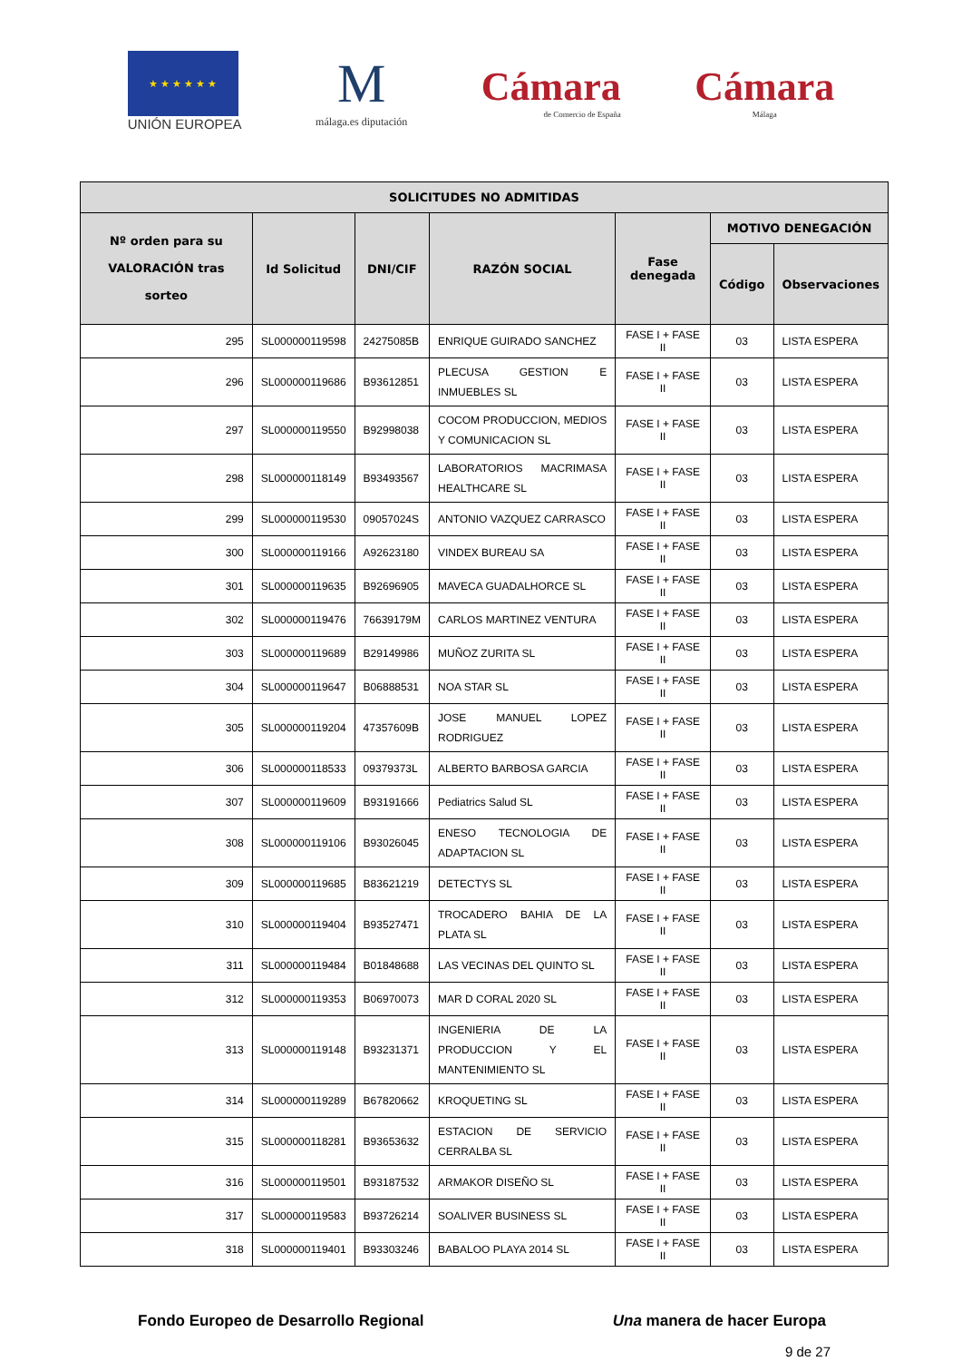★ ★ ★ ★ ★ ★
UNIÓN EUROPEA
M
málaga.es diputación
Cámara
de Comercio de España
Cámara
Málaga
| SOLICITUDES NO ADMITIDAS | | | | | | |
| --- | --- | --- | --- | --- | --- | --- |
| Nº orden para su VALORACIÓN tras sorteo | Id Solicitud | DNI/CIF | RAZÓN SOCIAL | Fase denegada | MOTIVO DENEGACIÓN | |
| | | | | | Código | Observaciones |
| 295 | SL000000119598 | 24275085B | ENRIQUE GUIRADO SANCHEZ | FASE I + FASE II | 03 | LISTA ESPERA |
| 296 | SL000000119686 | B93612851 | PLECUSA GESTION E INMUEBLES SL | FASE I + FASE II | 03 | LISTA ESPERA |
| 297 | SL000000119550 | B92998038 | COCOM PRODUCCION, MEDIOS Y COMUNICACION SL | FASE I + FASE II | 03 | LISTA ESPERA |
| 298 | SL000000118149 | B93493567 | LABORATORIOS MACRIMASA HEALTHCARE SL | FASE I + FASE II | 03 | LISTA ESPERA |
| 299 | SL000000119530 | 09057024S | ANTONIO VAZQUEZ CARRASCO | FASE I + FASE II | 03 | LISTA ESPERA |
| 300 | SL000000119166 | A92623180 | VINDEX BUREAU SA | FASE I + FASE II | 03 | LISTA ESPERA |
| 301 | SL000000119635 | B92696905 | MAVECA GUADALHORCE SL | FASE I + FASE II | 03 | LISTA ESPERA |
| 302 | SL000000119476 | 76639179M | CARLOS MARTINEZ VENTURA | FASE I + FASE II | 03 | LISTA ESPERA |
| 303 | SL000000119689 | B29149986 | MUÑOZ ZURITA SL | FASE I + FASE II | 03 | LISTA ESPERA |
| 304 | SL000000119647 | B06888531 | NOA STAR SL | FASE I + FASE II | 03 | LISTA ESPERA |
| 305 | SL000000119204 | 47357609B | JOSE MANUEL LOPEZ RODRIGUEZ | FASE I + FASE II | 03 | LISTA ESPERA |
| 306 | SL000000118533 | 09379373L | ALBERTO BARBOSA GARCIA | FASE I + FASE II | 03 | LISTA ESPERA |
| 307 | SL000000119609 | B93191666 | Pediatrics Salud SL | FASE I + FASE II | 03 | LISTA ESPERA |
| 308 | SL000000119106 | B93026045 | ENESO TECNOLOGIA DE ADAPTACION SL | FASE I + FASE II | 03 | LISTA ESPERA |
| 309 | SL000000119685 | B83621219 | DETECTYS SL | FASE I + FASE II | 03 | LISTA ESPERA |
| 310 | SL000000119404 | B93527471 | TROCADERO BAHIA DE LA PLATA SL | FASE I + FASE II | 03 | LISTA ESPERA |
| 311 | SL000000119484 | B01848688 | LAS VECINAS DEL QUINTO SL | FASE I + FASE II | 03 | LISTA ESPERA |
| 312 | SL000000119353 | B06970073 | MAR D CORAL 2020 SL | FASE I + FASE II | 03 | LISTA ESPERA |
| 313 | SL000000119148 | B93231371 | INGENIERIA DE LA PRODUCCION Y EL MANTENIMIENTO SL | FASE I + FASE II | 03 | LISTA ESPERA |
| 314 | SL000000119289 | B67820662 | KROQUETING SL | FASE I + FASE II | 03 | LISTA ESPERA |
| 315 | SL000000118281 | B93653632 | ESTACION DE SERVICIO CERRALBA SL | FASE I + FASE II | 03 | LISTA ESPERA |
| 316 | SL000000119501 | B93187532 | ARMAKOR DISEÑO SL | FASE I + FASE II | 03 | LISTA ESPERA |
| 317 | SL000000119583 | B93726214 | SOALIVER BUSINESS SL | FASE I + FASE II | 03 | LISTA ESPERA |
| 318 | SL000000119401 | B93303246 | BABALOO PLAYA 2014 SL | FASE I + FASE II | 03 | LISTA ESPERA |
Fondo Europeo de Desarrollo Regional Una manera de hacer Europa
9 de 27